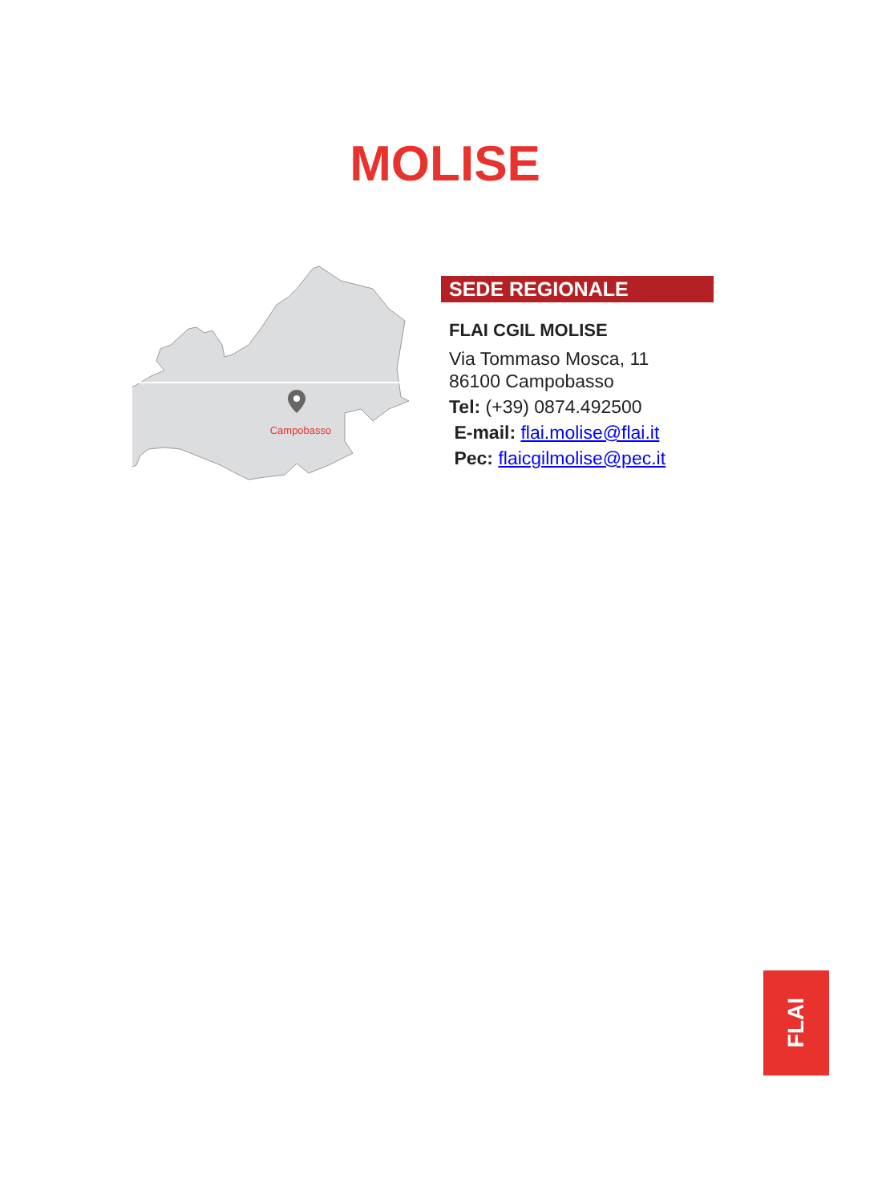MOLISE
Campobasso
SEDE REGIONALE
FLAI CGIL MOLISE
Via Tommaso Mosca, 11
86100 Campobasso
Tel: (+39) 0874.492500
E-mail: flai.molise@flai.it
Pec: flaicgilmolise@pec.it
FLAI